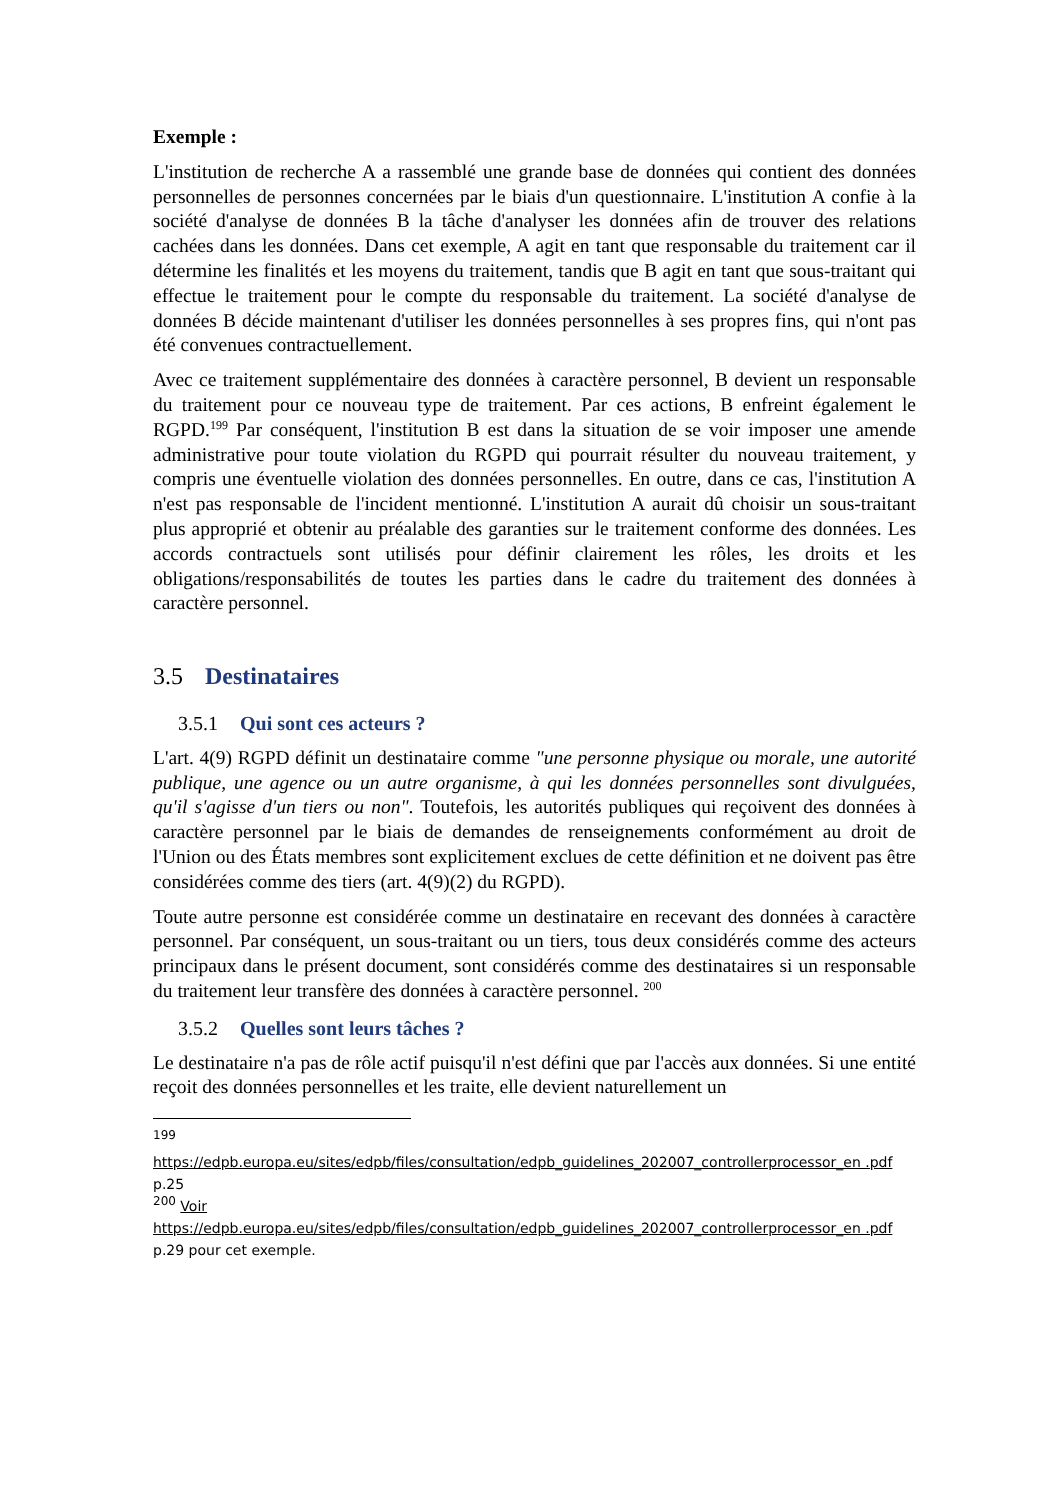Exemple :
L'institution de recherche A a rassemblé une grande base de données qui contient des données personnelles de personnes concernées par le biais d'un questionnaire. L'institution A confie à la société d'analyse de données B la tâche d'analyser les données afin de trouver des relations cachées dans les données. Dans cet exemple, A agit en tant que responsable du traitement car il détermine les finalités et les moyens du traitement, tandis que B agit en tant que sous-traitant qui effectue le traitement pour le compte du responsable du traitement. La société d'analyse de données B décide maintenant d'utiliser les données personnelles à ses propres fins, qui n'ont pas été convenues contractuellement.
Avec ce traitement supplémentaire des données à caractère personnel, B devient un responsable du traitement pour ce nouveau type de traitement. Par ces actions, B enfreint également le RGPD.<sup>199</sup> Par conséquent, l'institution B est dans la situation de se voir imposer une amende administrative pour toute violation du RGPD qui pourrait résulter du nouveau traitement, y compris une éventuelle violation des données personnelles. En outre, dans ce cas, l'institution A n'est pas responsable de l'incident mentionné. L'institution A aurait dû choisir un sous-traitant plus approprié et obtenir au préalable des garanties sur le traitement conforme des données. Les accords contractuels sont utilisés pour définir clairement les rôles, les droits et les obligations/responsabilités de toutes les parties dans le cadre du traitement des données à caractère personnel.
3.5 Destinataires
3.5.1 Qui sont ces acteurs ?
L'art. 4(9) RGPD définit un destinataire comme "une personne physique ou morale, une autorité publique, une agence ou un autre organisme, à qui les données personnelles sont divulguées, qu'il s'agisse d'un tiers ou non". Toutefois, les autorités publiques qui reçoivent des données à caractère personnel par le biais de demandes de renseignements conformément au droit de l'Union ou des États membres sont explicitement exclues de cette définition et ne doivent pas être considérées comme des tiers (art. 4(9)(2) du RGPD).
Toute autre personne est considérée comme un destinataire en recevant des données à caractère personnel. Par conséquent, un sous-traitant ou un tiers, tous deux considérés comme des acteurs principaux dans le présent document, sont considérés comme des destinataires si un responsable du traitement leur transfère des données à caractère personnel. <sup>200</sup>
3.5.2 Quelles sont leurs tâches ?
Le destinataire n'a pas de rôle actif puisqu'il n'est défini que par l'accès aux données. Si une entité reçoit des données personnelles et les traite, elle devient naturellement un
<sup>199</sup>
https://edpb.europa.eu/sites/edpb/files/consultation/edpb_guidelines_202007_controllerprocessor_en .pdf p.25
<sup>200</sup> Voir
https://edpb.europa.eu/sites/edpb/files/consultation/edpb_guidelines_202007_controllerprocessor_en .pdf p.29 pour cet exemple.